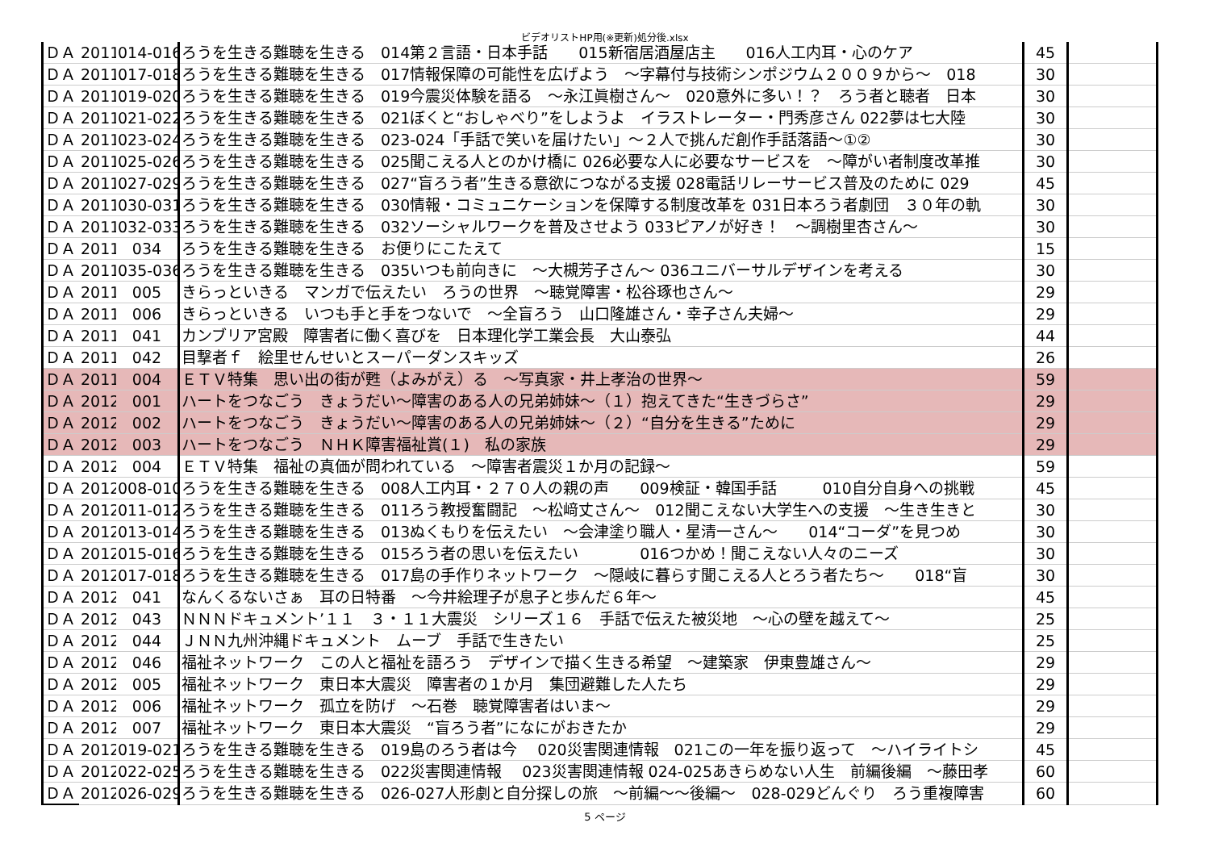ビデオリストHP用(※更新)処分後.xlsx
| ＤＡ | 2011 | 014-016 | ろうを生きる難聴を生きる 014第２言語・日本手話 015新宿居酒屋店主 016人工内耳・心のケア | 45 | |
| ＤＡ | 2011 | 017-018 | ろうを生きる難聴を生きる 017情報保障の可能性を広げよう ～字幕付与技術シンポジウム２００９から～ 018 | 30 | |
| ＤＡ | 2011 | 019-020 | ろうを生きる難聴を生きる 019今震災体験を語る ～永江眞樹さん～ 020意外に多い！？ ろう者と聴者 日本 | 30 | |
| ＤＡ | 2011 | 021-022 | ろうを生きる難聴を生きる 021ぼくと“おしゃべり”をしようよ イラストレーター・門秀彦さん 022夢は七大陸 | 30 | |
| ＤＡ | 2011 | 023-024 | ろうを生きる難聴を生きる 023-024「手話で笑いを届けたい」～２人で挑んだ創作手話落語～①② | 30 | |
| ＤＡ | 2011 | 025-026 | ろうを生きる難聴を生きる 025聞こえる人とのかけ橋に 026必要な人に必要なサービスを ～障がい者制度改革推 | 30 | |
| ＤＡ | 2011 | 027-029 | ろうを生きる難聴を生きる 027“盲ろう者”生きる意欲につながる支援 028電話リレーサービス普及のために 029 | 45 | |
| ＤＡ | 2011 | 030-031 | ろうを生きる難聴を生きる 030情報・コミュニケーションを保障する制度改革を 031日本ろう者劇団 ３０年の軌 | 30 | |
| ＤＡ | 2011 | 032-033 | ろうを生きる難聴を生きる 032ソーシャルワークを普及させよう 033ピアノが好き！ ～調樹里杏さん～ | 30 | |
| ＤＡ | 2011 | 034 | ろうを生きる難聴を生きる お便りにこたえて | 15 | |
| ＤＡ | 2011 | 035-036 | ろうを生きる難聴を生きる 035いつも前向きに ～大槻芳子さん～ 036ユニバーサルデザインを考える | 30 | |
| ＤＡ | 2011 | 005 | きらっといきる マンガで伝えたい ろうの世界 ～聴覚障害・松谷琢也さん～ | 29 | |
| ＤＡ | 2011 | 006 | きらっといきる いつも手と手をつないで ～全盲ろう 山口隆雄さん・幸子さん夫婦～ | 29 | |
| ＤＡ | 2011 | 041 | カンブリア宮殿 障害者に働く喜びを 日本理化学工業会長 大山泰弘 | 44 | |
| ＤＡ | 2011 | 042 | 目撃者ｆ 絵里せんせいとスーパーダンスキッズ | 26 | |
| ＤＡ | 2011 | 004 | ＥＴＶ特集 思い出の街が甦（よみがえ）る ～写真家・井上孝治の世界～ | 59 | |
| ＤＡ | 2012 | 001 | ハートをつなごう きょうだい～障害のある人の兄弟姉妹～（１）抱えてきた“生きづらさ” | 29 | |
| ＤＡ | 2012 | 002 | ハートをつなごう きょうだい～障害のある人の兄弟姉妹～（２）“自分を生きる”ために | 29 | |
| ＤＡ | 2012 | 003 | ハートをつなごう ＮＨＫ障害福祉賞(１) 私の家族 | 29 | |
| ＤＡ | 2012 | 004 | ＥＴＶ特集 福祉の真価が問われている ～障害者震災１か月の記録～ | 59 | |
| ＤＡ | 2012 | 008-010 | ろうを生きる難聴を生きる 008人工内耳・２７０人の親の声 009検証・韓国手話 010自分自身への挑戦 | 45 | |
| ＤＡ | 2012 | 011-012 | ろうを生きる難聴を生きる 011ろう教授奮闘記 ～松﨑丈さん～ 012聞こえない大学生への支援 ～生き生きと | 30 | |
| ＤＡ | 2012 | 013-014 | ろうを生きる難聴を生きる 013ぬくもりを伝えたい ～会津塗り職人・星清一さん～ 014“コーダ”を見つめ | 30 | |
| ＤＡ | 2012 | 015-016 | ろうを生きる難聴を生きる 015ろう者の思いを伝えたい 016つかめ！聞こえない人々のニーズ | 30 | |
| ＤＡ | 2012 | 017-018 | ろうを生きる難聴を生きる 017島の手作りネットワーク ～隠岐に暮らす聞こえる人とろう者たち～ 018“盲 | 30 | |
| ＤＡ | 2012 | 041 | なんくるないさぁ 耳の日特番 ～今井絵理子が息子と歩んだ６年～ | 45 | |
| ＤＡ | 2012 | 043 | ＮＮＮドキュメント’１１ ３・１１大震災 シリーズ１６ 手話で伝えた被災地 ～心の壁を越えて～ | 25 | |
| ＤＡ | 2012 | 044 | ＪＮＮ九州沖縄ドキュメント ムーブ 手話で生きたい | 25 | |
| ＤＡ | 2012 | 046 | 福祉ネットワーク この人と福祉を語ろう デザインで描く生きる希望 ～建築家 伊東豊雄さん～ | 29 | |
| ＤＡ | 2012 | 005 | 福祉ネットワーク 東日本大震災 障害者の１か月 集団避難した人たち | 29 | |
| ＤＡ | 2012 | 006 | 福祉ネットワーク 孤立を防げ ～石巻 聴覚障害者はいま～ | 29 | |
| ＤＡ | 2012 | 007 | 福祉ネットワーク 東日本大震災 “盲ろう者”になにがおきたか | 29 | |
| ＤＡ | 2012 | 019-021 | ろうを生きる難聴を生きる 019島のろう者は今 020災害関連情報 021この一年を振り返って ～ハイライトシ | 45 | |
| ＤＡ | 2012 | 022-025 | ろうを生きる難聴を生きる 022災害関連情報 023災害関連情報 024-025あきらめない人生 前編後編 ～藤田孝 | 60 | |
| ＤＡ | 2012 | 026-029 | ろうを生きる難聴を生きる 026-027人形劇と自分探しの旅 ～前編～～後編～ 028-029どんぐり ろう重複障害 | 60 | |
5 ページ